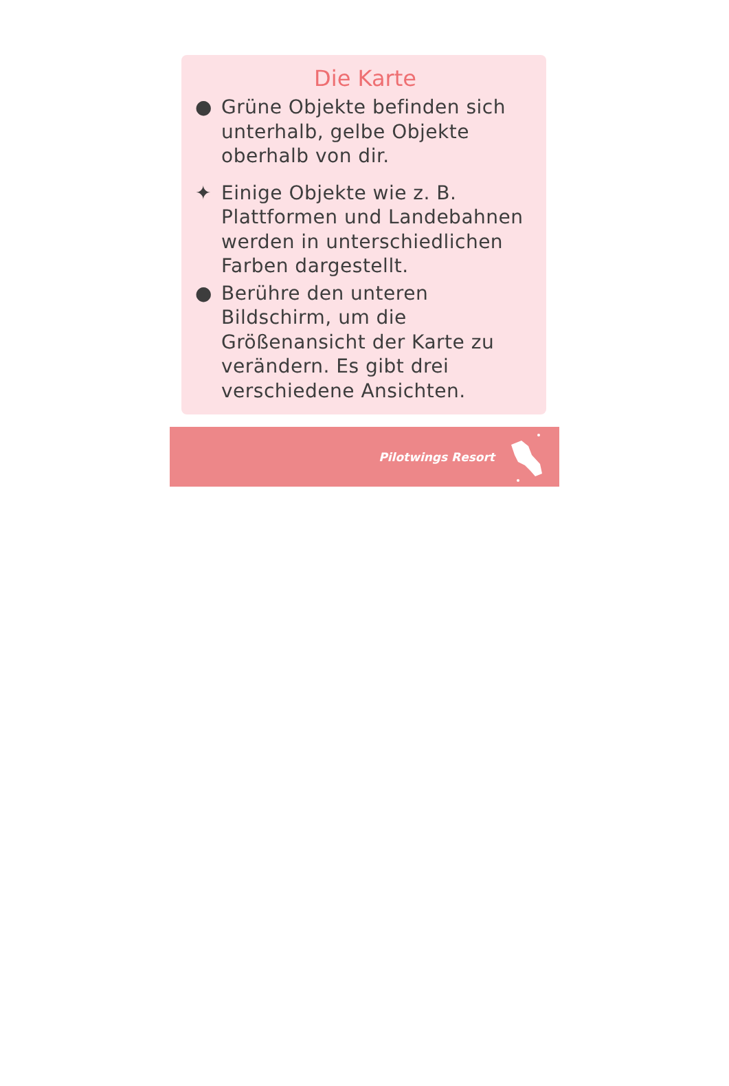Die Karte
● Grüne Objekte befinden sich unterhalb, gelbe Objekte oberhalb von dir.
✦ Einige Objekte wie z. B. Plattformen und Landebahnen werden in unterschiedlichen Farben dargestellt.
● Berühre den unteren Bildschirm, um die Größenansicht der Karte zu verändern. Es gibt drei verschiedene Ansichten.
Pilotwings Resort